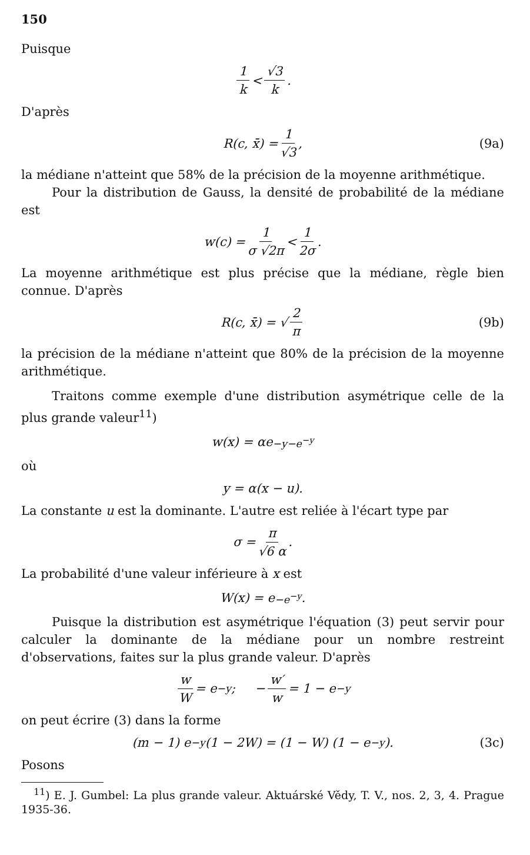150
Puisque
1 k < √3 k.
D'après
R(c, x̄) = 1 √3, (9a)
la médiane n'atteint que 58% de la précision de la moyenne arithmétique.
Pour la distribution de Gauss, la densité de probabilité de la médiane est
w(c) = 1 σ √2π < 1 2σ.
La moyenne arithmétique est plus précise que la médiane, règle bien connue. D'après
R(c, x̄) = √ 2 π (9b)
la précision de la médiane n'atteint que 80% de la précision de la moyenne arithmétique.
Traitons comme exemple d'une distribution asymétrique celle de la plus grande valeur<sup>11</sup>)
w(x) = αe<sup>−y−e<sup>−y</sup></sup>
où
y = α(x − u).
La constante u est la dominante. L'autre est reliée à l'écart type par
σ = π √6 α.
La probabilité d'une valeur inférieure à x est
W(x) = e<sup>−e<sup>−y</sup></sup>.
Puisque la distribution est asymétrique l'équation (3) peut servir pour calculer la dominante de la médiane pour un nombre restreint d'observations, faites sur la plus grande valeur. D'après
w W = e<sup>−y</sup>; − w′ w = 1 − e<sup>−y</sup>
on peut écrire (3) dans la forme
(m − 1) e<sup>−y</sup> (1 − 2W) = (1 − W) (1 − e<sup>−y</sup>). (3c)
Posons
<sup>11</sup>) E. J. Gumbel: La plus grande valeur. Aktuárské Vědy, T. V., nos. 2, 3, 4. Prague 1935-36.